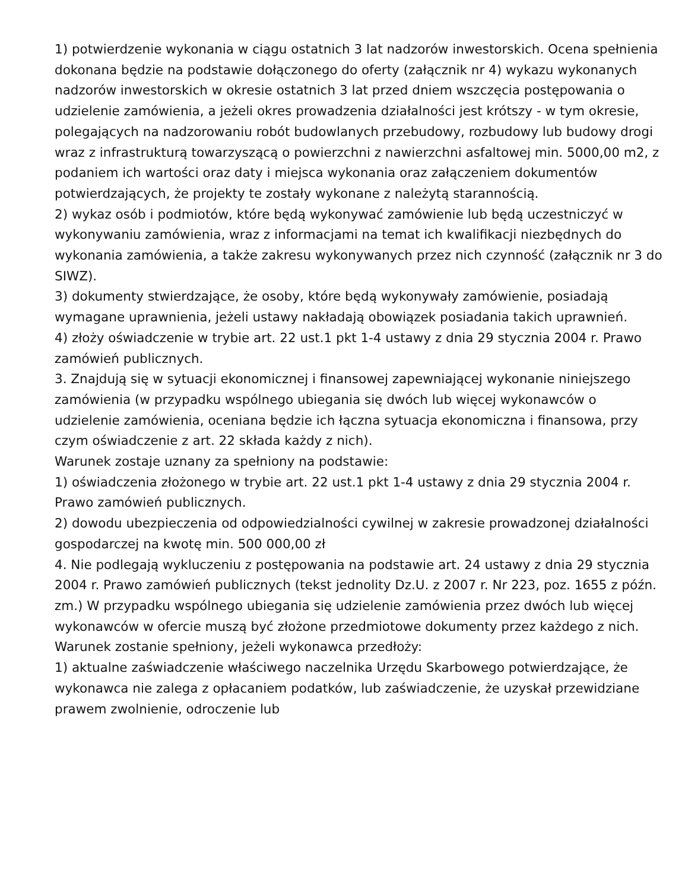1) potwierdzenie wykonania w ciągu ostatnich 3 lat nadzorów inwestorskich. Ocena spełnienia dokonana będzie na podstawie dołączonego do oferty (załącznik nr 4) wykazu wykonanych nadzorów inwestorskich w okresie ostatnich 3 lat przed dniem wszczęcia postępowania o udzielenie zamówienia, a jeżeli okres prowadzenia działalności jest krótszy - w tym okresie, polegających na nadzorowaniu robót budowlanych przebudowy, rozbudowy lub budowy drogi wraz z infrastrukturą towarzyszącą o powierzchni z nawierzchni asfaltowej min. 5000,00 m2, z podaniem ich wartości oraz daty i miejsca wykonania oraz załączeniem dokumentów potwierdzających, że projekty te zostały wykonane z należytą starannością.
2) wykaz osób i podmiotów, które będą wykonywać zamówienie lub będą uczestniczyć w wykonywaniu zamówienia, wraz z informacjami na temat ich kwalifikacji niezbędnych do wykonania zamówienia, a także zakresu wykonywanych przez nich czynność (załącznik nr 3 do SIWZ).
3) dokumenty stwierdzające, że osoby, które będą wykonywały zamówienie, posiadają wymagane uprawnienia, jeżeli ustawy nakładają obowiązek posiadania takich uprawnień.
4) złoży oświadczenie w trybie art. 22 ust.1 pkt 1-4 ustawy z dnia 29 stycznia 2004 r. Prawo zamówień publicznych.
3. Znajdują się w sytuacji ekonomicznej i finansowej zapewniającej wykonanie niniejszego zamówienia (w przypadku wspólnego ubiegania się dwóch lub więcej wykonawców o udzielenie zamówienia, oceniana będzie ich łączna sytuacja ekonomiczna i finansowa, przy czym oświadczenie z art. 22 składa każdy z nich).
Warunek zostaje uznany za spełniony na podstawie:
1) oświadczenia złożonego w trybie art. 22 ust.1 pkt 1-4 ustawy z dnia 29 stycznia 2004 r. Prawo zamówień publicznych.
2) dowodu ubezpieczenia od odpowiedzialności cywilnej w zakresie prowadzonej działalności gospodarczej na kwotę min. 500 000,00 zł
4. Nie podlegają wykluczeniu z postępowania na podstawie art. 24 ustawy z dnia 29 stycznia 2004 r. Prawo zamówień publicznych (tekst jednolity Dz.U. z 2007 r. Nr 223, poz. 1655 z późn. zm.) W przypadku wspólnego ubiegania się udzielenie zamówienia przez dwóch lub więcej wykonawców w ofercie muszą być złożone przedmiotowe dokumenty przez każdego z nich. Warunek zostanie spełniony, jeżeli wykonawca przedłoży:
1) aktualne zaświadczenie właściwego naczelnika Urzędu Skarbowego potwierdzające, że wykonawca nie zalega z opłacaniem podatków, lub zaświadczenie, że uzyskał przewidziane prawem zwolnienie, odroczenie lub